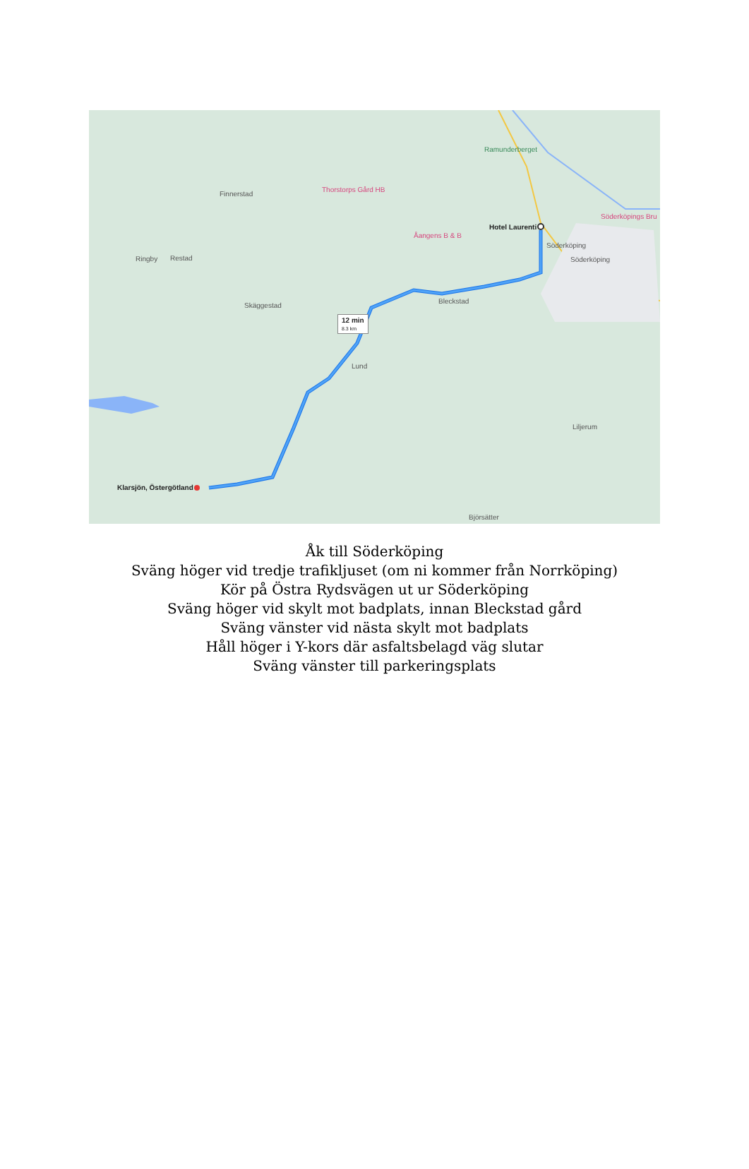Finnerstad
Thorstorps Gård HB
Ramunderberget
Åangens B & B
Hotel Laurenti
Söderköpings Bru
Söderköping
Söderköping
Ringby Restad
Skäggestad
Bleckstad
12 min
8.3 km
Lund
Liljerum
Klarsjön, Östergötland
Björsätter
Åk till Söderköping
Sväng höger vid tredje trafikljuset (om ni kommer från Norrköping)
Kör på Östra Rydsvägen ut ur Söderköping
Sväng höger vid skylt mot badplats, innan Bleckstad gård
Sväng vänster vid nästa skylt mot badplats
Håll höger i Y-kors där asfaltsbelagd väg slutar
Sväng vänster till parkeringsplats